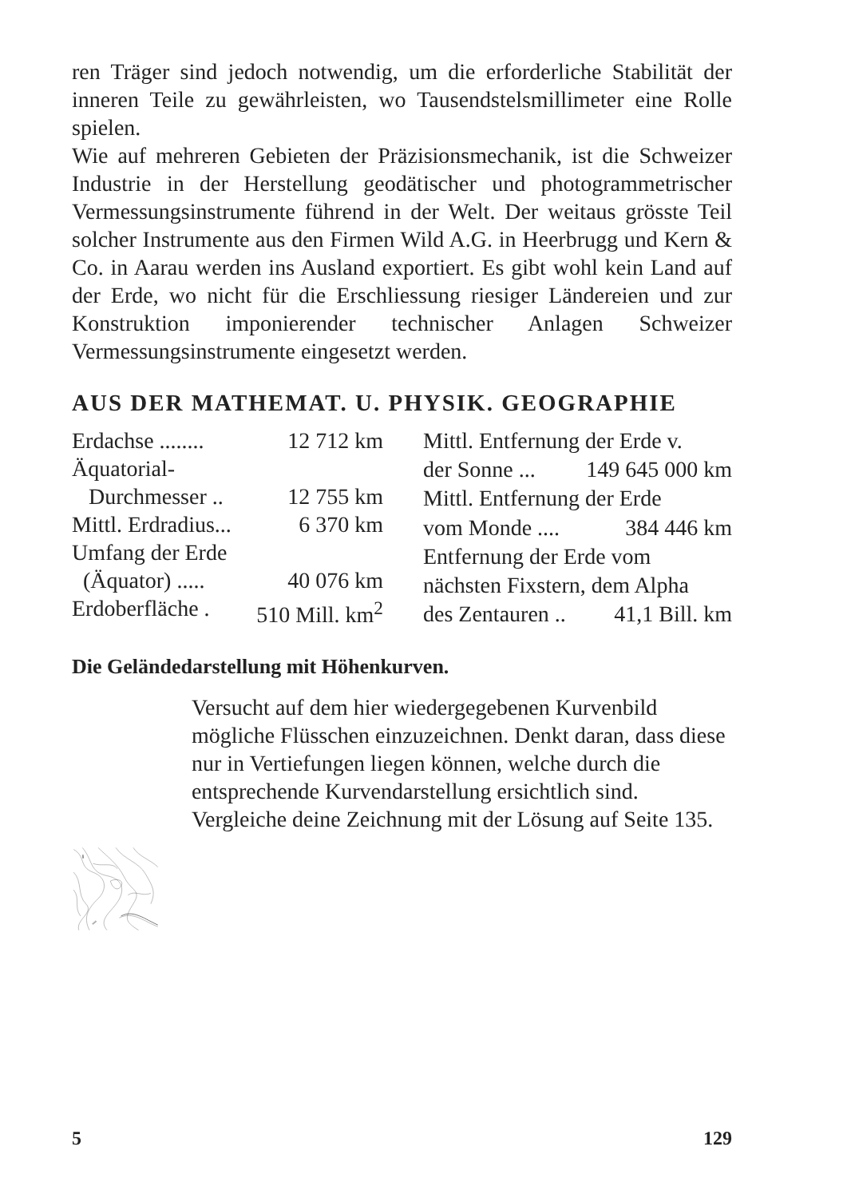ren Träger sind jedoch notwendig, um die erforderliche Stabilität der inneren Teile zu gewährleisten, wo Tausendstelsmillimeter eine Rolle spielen.
Wie auf mehreren Gebieten der Präzisionsmechanik, ist die Schweizer Industrie in der Herstellung geodätischer und photogrammetrischer Vermessungsinstrumente führend in der Welt. Der weitaus grösste Teil solcher Instrumente aus den Firmen Wild A.G. in Heerbrugg und Kern & Co. in Aarau werden ins Ausland exportiert. Es gibt wohl kein Land auf der Erde, wo nicht für die Erschliessung riesiger Ländereien und zur Konstruktion imponierender technischer Anlagen Schweizer Vermessungsinstrumente eingesetzt werden.
AUS DER MATHEMAT. U. PHYSIK. GEOGRAPHIE
| Erdachse ........ | 12 712 km |
| Äquatorial- | |
| Durchmesser .. | 12 755 km |
| Mittl. Erdradius... | 6 370 km |
| Umfang der Erde | |
| (Äquator) ..... | 40 076 km |
| Erdoberfläche . | 510 Mill. km<sup>2</sup> |
| Mittl. Entfernung der Erde v. | |
| der Sonne ... | 149 645 000 km |
| Mittl. Entfernung der Erde | |
| vom Monde .... | 384 446 km |
| Entfernung der Erde vom | |
| nächsten Fixstern, dem Alpha | |
| des Zentauren .. | 41,1 Bill. km |
Die Geländedarstellung mit Höhenkurven.
800
1000
Versucht auf dem hier wiedergegebenen Kurvenbild mögliche Flüsschen einzuzeichnen. Denkt daran, dass diese nur in Vertiefungen liegen können, welche durch die entsprechende Kurvendarstellung ersichtlich sind. Vergleiche deine Zeichnung mit der Lösung auf Seite 135.
5 129